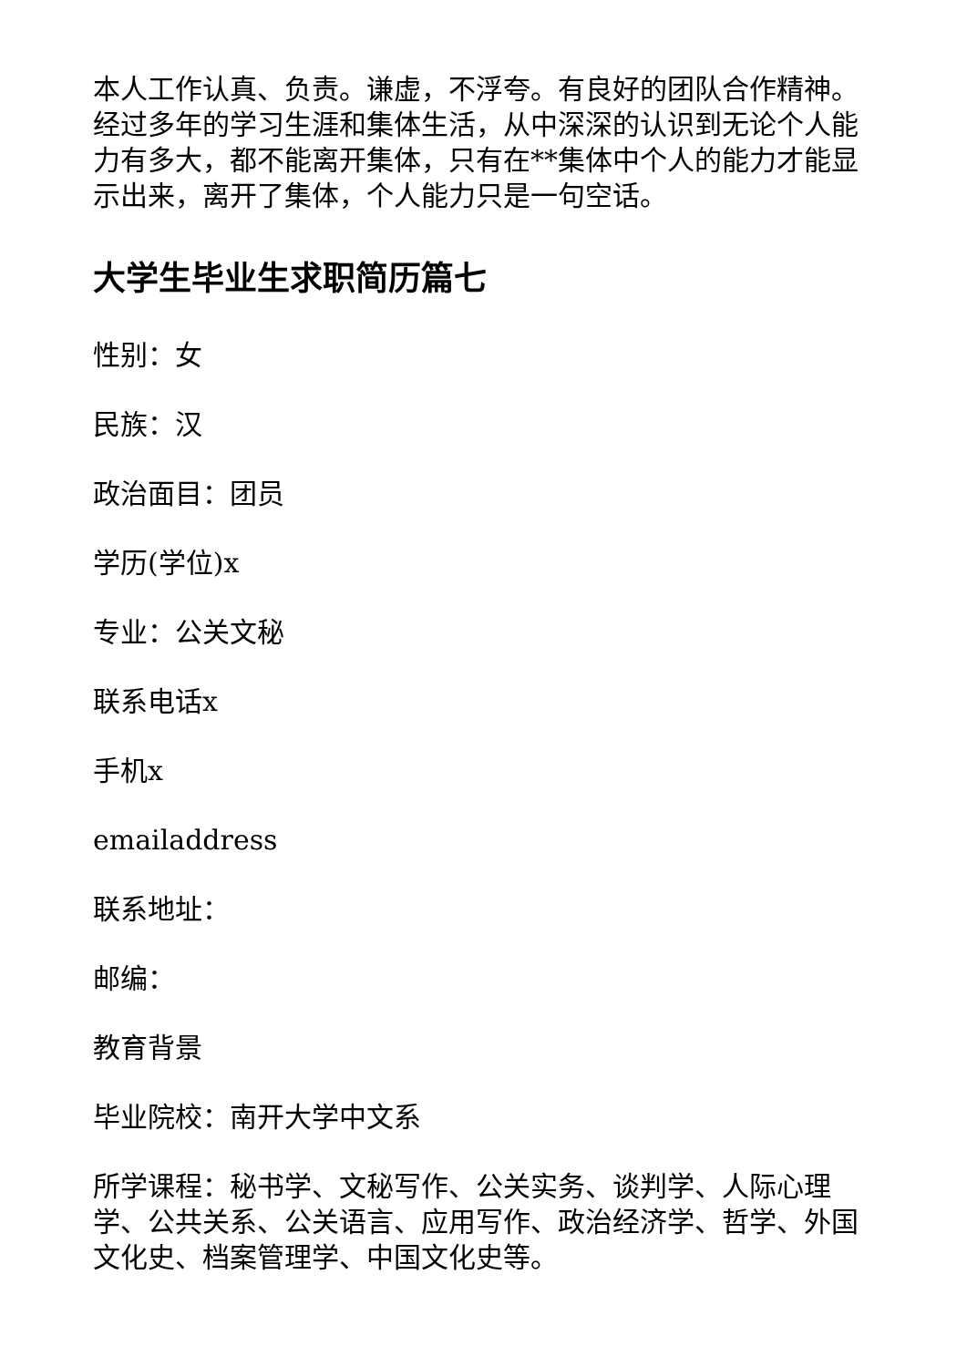本人工作认真、负责。谦虚，不浮夸。有良好的团队合作精神。经过多年的学习生涯和集体生活，从中深深的认识到无论个人能力有多大，都不能离开集体，只有在**集体中个人的能力才能显示出来，离开了集体，个人能力只是一句空话。
大学生毕业生求职简历篇七
性别：女
民族：汉
政治面目：团员
学历(学位)x
专业：公关文秘
联系电话x
手机x
emailaddress
联系地址：
邮编：
教育背景
毕业院校：南开大学中文系
所学课程：秘书学、文秘写作、公关实务、谈判学、人际心理学、公共关系、公关语言、应用写作、政治经济学、哲学、外国文化史、档案管理学、中国文化史等。